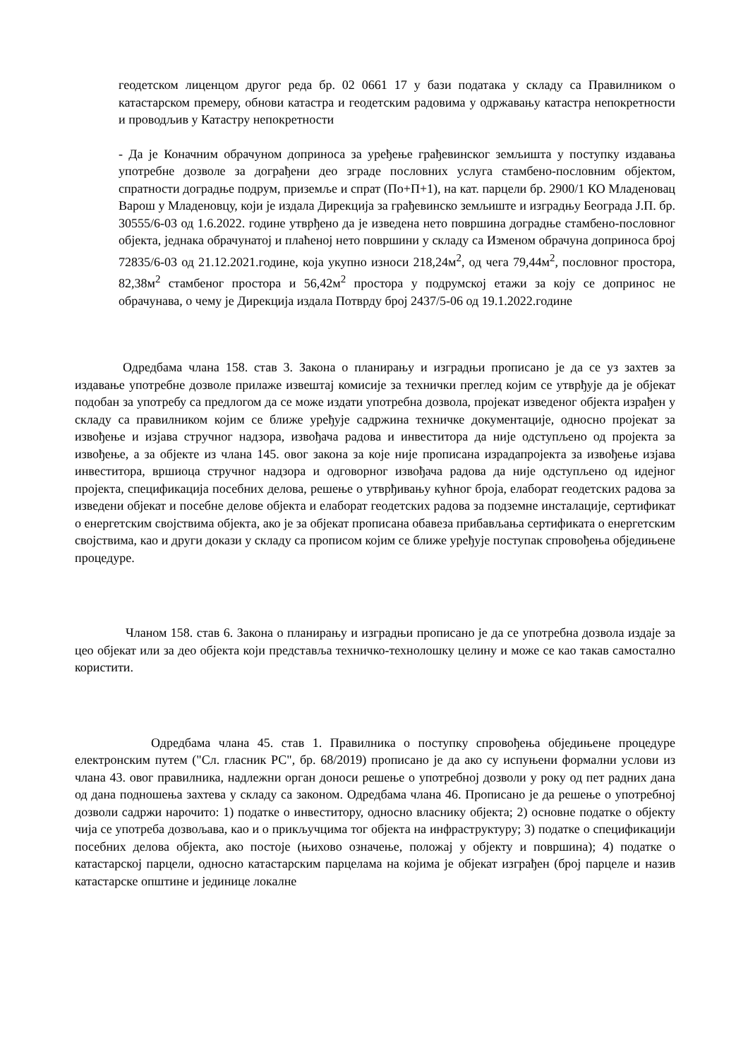геодетском лиценцом другог реда бр. 02 0661 17 у бази података у складу са Правилником о катастарском премеру, обнови катастра и геодетским радовима у одржавању катастра непокретности и проводљив у Катастру непокретности
- Да је Коначним обрачуном доприноса за уређење грађевинског земљишта у поступку издавања употребне дозволе за дограђени део зграде пословних услуга стамбено-пословним објектом, спратности доградње подрум, приземље и спрат (По+П+1), на кат. парцели бр. 2900/1 КО Младеновац Варош у Младеновцу, који је издала Дирекција за грађевинско земљиште и изградњу Београда Ј.П. бр. 30555/6-03 од 1.6.2022. године утврђено да је изведена нето површина доградње стамбено-пословног објекта, једнака обрачунатој и плаћеној нето површини у складу са Изменом обрачуна доприноса број 72835/6-03 од 21.12.2021.године, која укупно износи 218,24м<sup>2</sup>, од чега 79,44м<sup>2</sup>, пословног простора, 82,38м<sup>2</sup> стамбеног простора и 56,42м<sup>2</sup> простора у подрумској етажи за коју се допринос не обрачунава, о чему је Дирекција издала Потврду број 2437/5-06 од 19.1.2022.године
Одредбама члана 158. став 3. Закона о планирању и изградњи прописано је да се уз захтев за издавање употребне дозволе прилаже извештај комисије за технички преглед којим се утврђује да је објекат подобан за употребу са предлогом да се може издати употребна дозвола, пројекат изведеног објекта израђен у складу са правилником којим се ближе уређује садржина техничке документације, односно пројекат за извођење и изјава стручног надзора, извођача радова и инвеститора да није одступљено од пројекта за извођење, а за објекте из члана 145. овог закона за које није прописана израдапројекта за извођење изјава инвеститора, вршиоца стручног надзора и одговорног извођача радова да није одступљено од идејног пројекта, спецификација посебних делова, решење о утврђивању кућног броја, елаборат геодетских радова за изведени објекат и посебне делове објекта и елаборат геодетских радова за подземне инсталације, сертификат о енергетским својствима објекта, ако је за објекат прописана обавеза прибављања сертификата о енергетским својствима, као и други докази у складу са прописом којим се ближе уређује поступак спровођења обједињене процедуре.
Чланом 158. став 6. Закона о планирању и изградњи прописано је да се употребна дозвола издаје за цео објекат или за део објекта који представља техничко-технолошку целину и може се као такав самостално користити.
Одредбама члана 45. став 1. Правилника о поступку спровођења обједињене процедуре електронским путем ("Сл. гласник РС", бр. 68/2019) прописано је да ако су испуњени формални услови из члана 43. овог правилника, надлежни орган доноси решење о употребној дозволи у року од пет радних дана од дана подношења захтева у складу са законом. Одредбама члана 46. Прописано је да решење о употребној дозволи садржи нарочито: 1) податке о инвеститору, односно власнику објекта; 2) основне податке о објекту чија се употреба дозвољава, као и о прикључцима тог објекта на инфраструктуру; 3) податке о спецификацији посебних делова објекта, ако постоје (њихово означење, положај у објекту и површина); 4) податке о катастарској парцели, односно катастарским парцелама на којима је објекат изграђен (број парцеле и назив катастарске општине и јединице локалне